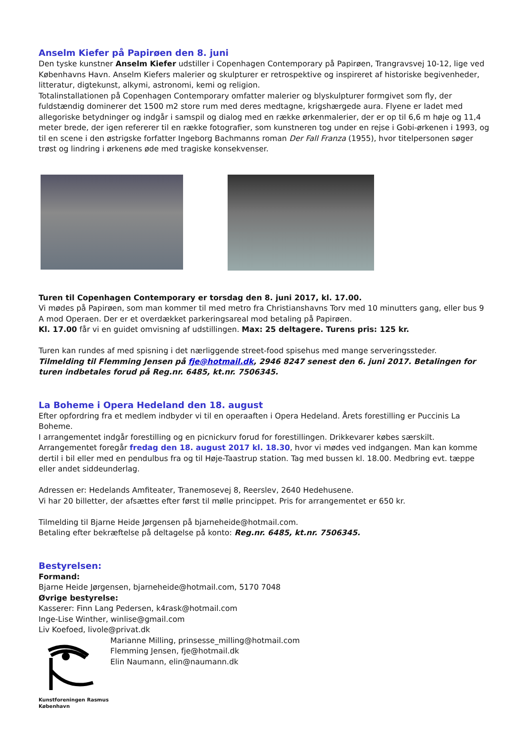Anselm Kiefer på Papirøen den 8. juni
Den tyske kunstner Anselm Kiefer udstiller i Copenhagen Contemporary på Papirøen, Trangravsvej 10-12, lige ved Københavns Havn. Anselm Kiefers malerier og skulpturer er retrospektive og inspireret af historiske begivenheder, litteratur, digtekunst, alkymi, astronomi, kemi og religion.
Totalinstallationen på Copenhagen Contemporary omfatter malerier og blyskulpturer formgivet som fly, der fuldstændig dominerer det 1500 m2 store rum med deres medtagne, krigshærgede aura. Flyene er ladet med allegoriske betydninger og indgår i samspil og dialog med en række ørkenmalerier, der er op til 6,6 m høje og 11,4 meter brede, der igen refererer til en række fotografier, som kunstneren tog under en rejse i Gobi-ørkenen i 1993, og til en scene i den østrigske forfatter Ingeborg Bachmanns roman Der Fall Franza (1955), hvor titelpersonen søger trøst og lindring i ørkenens øde med tragiske konsekvenser.
Turen til Copenhagen Contemporary er torsdag den 8. juni 2017, kl. 17.00.
Vi mødes på Papirøen, som man kommer til med metro fra Christianshavns Torv med 10 minutters gang, eller bus 9 A mod Operaen. Der er et overdækket parkeringsareal mod betaling på Papirøen.
Kl. 17.00 får vi en guidet omvisning af udstillingen. Max: 25 deltagere. Turens pris: 125 kr.
Turen kan rundes af med spisning i det nærliggende street-food spisehus med mange serveringssteder.
Tilmelding til Flemming Jensen på fje@hotmail.dk, 2946 8247 senest den 6. juni 2017. Betalingen for turen indbetales forud på Reg.nr. 6485, kt.nr. 7506345.
La Boheme i Opera Hedeland den 18. august
Efter opfordring fra et medlem indbyder vi til en operaaften i Opera Hedeland. Årets forestilling er Puccinis La Boheme.
I arrangementet indgår forestilling og en picnickurv forud for forestillingen. Drikkevarer købes særskilt.
Arrangementet foregår fredag den 18. august 2017 kl. 18.30, hvor vi mødes ved indgangen. Man kan komme dertil i bil eller med en pendulbus fra og til Høje-Taastrup station. Tag med bussen kl. 18.00. Medbring evt. tæppe eller andet siddeunderlag.
Adressen er: Hedelands Amfiteater, Tranemosevej 8, Reerslev, 2640 Hedehusene.
Vi har 20 billetter, der afsættes efter først til mølle princippet. Pris for arrangementet er 650 kr.
Tilmelding til Bjarne Heide Jørgensen på bjarneheide@hotmail.com.
Betaling efter bekræftelse på deltagelse på konto: Reg.nr. 6485, kt.nr. 7506345.
Bestyrelsen:
Formand:
Bjarne Heide Jørgensen, bjarneheide@hotmail.com, 5170 7048
Øvrige bestyrelse:
Kasserer: Finn Lang Pedersen, k4rask@hotmail.com
Inge-Lise Winther, winlise@gmail.com
Liv Koefoed, livole@privat.dk
Kunstforeningen Rasmus
København
Marianne Milling, prinsesse_milling@hotmail.com
Flemming Jensen, fje@hotmail.dk
Elin Naumann, elin@naumann.dk